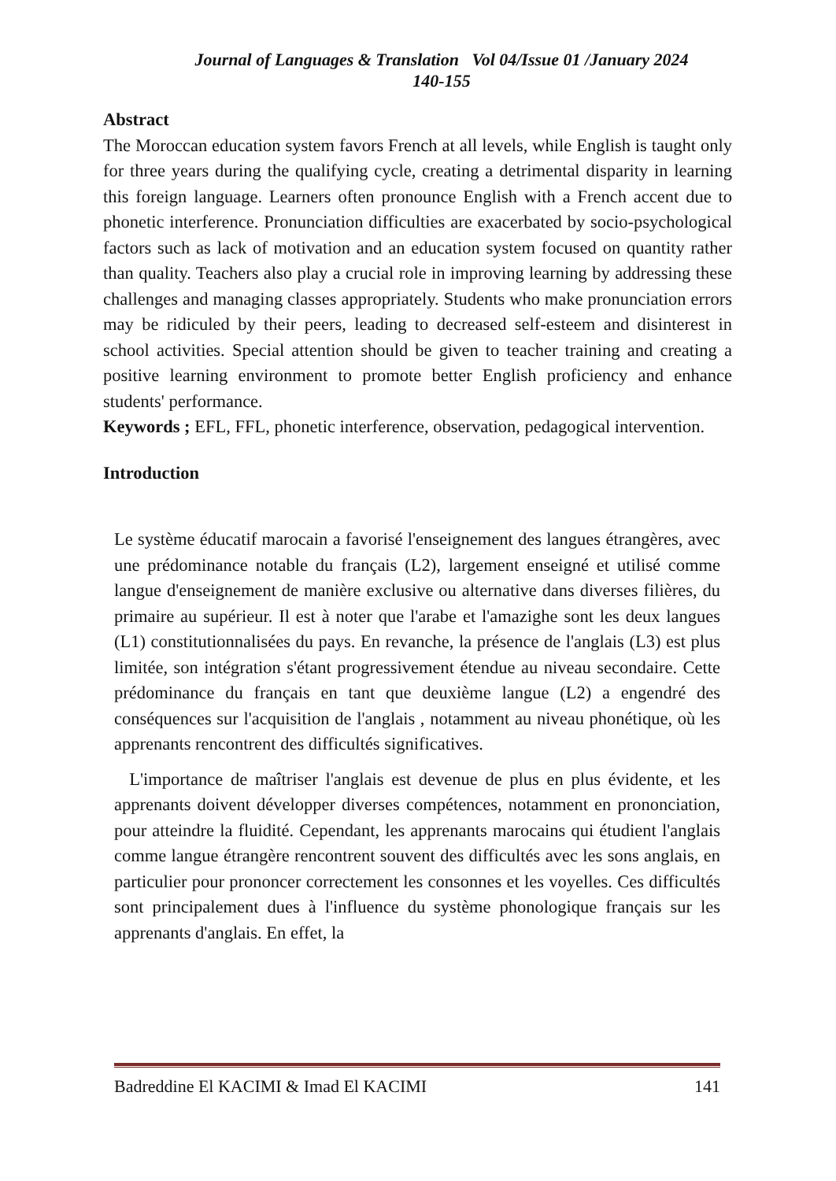Journal of Languages & Translation Vol 04/Issue 01 /January 2024
140-155
Abstract
The Moroccan education system favors French at all levels, while English is taught only for three years during the qualifying cycle, creating a detrimental disparity in learning this foreign language. Learners often pronounce English with a French accent due to phonetic interference. Pronunciation difficulties are exacerbated by socio-psychological factors such as lack of motivation and an education system focused on quantity rather than quality. Teachers also play a crucial role in improving learning by addressing these challenges and managing classes appropriately. Students who make pronunciation errors may be ridiculed by their peers, leading to decreased self-esteem and disinterest in school activities. Special attention should be given to teacher training and creating a positive learning environment to promote better English proficiency and enhance students' performance.
Keywords ; EFL, FFL, phonetic interference, observation, pedagogical intervention.
Introduction
Le système éducatif marocain a favorisé l'enseignement des langues étrangères, avec une prédominance notable du français (L2), largement enseigné et utilisé comme langue d'enseignement de manière exclusive ou alternative dans diverses filières, du primaire au supérieur. Il est à noter que l'arabe et l'amazighe sont les deux langues (L1) constitutionnalisées du pays. En revanche, la présence de l'anglais (L3) est plus limitée, son intégration s'étant progressivement étendue au niveau secondaire. Cette prédominance du français en tant que deuxième langue (L2) a engendré des conséquences sur l'acquisition de l'anglais , notamment au niveau phonétique, où les apprenants rencontrent des difficultés significatives.
L'importance de maîtriser l'anglais est devenue de plus en plus évidente, et les apprenants doivent développer diverses compétences, notamment en prononciation, pour atteindre la fluidité. Cependant, les apprenants marocains qui étudient l'anglais comme langue étrangère rencontrent souvent des difficultés avec les sons anglais, en particulier pour prononcer correctement les consonnes et les voyelles. Ces difficultés sont principalement dues à l'influence du système phonologique français sur les apprenants d'anglais. En effet, la
Badreddine El KACIMI & Imad El KACIMI 141